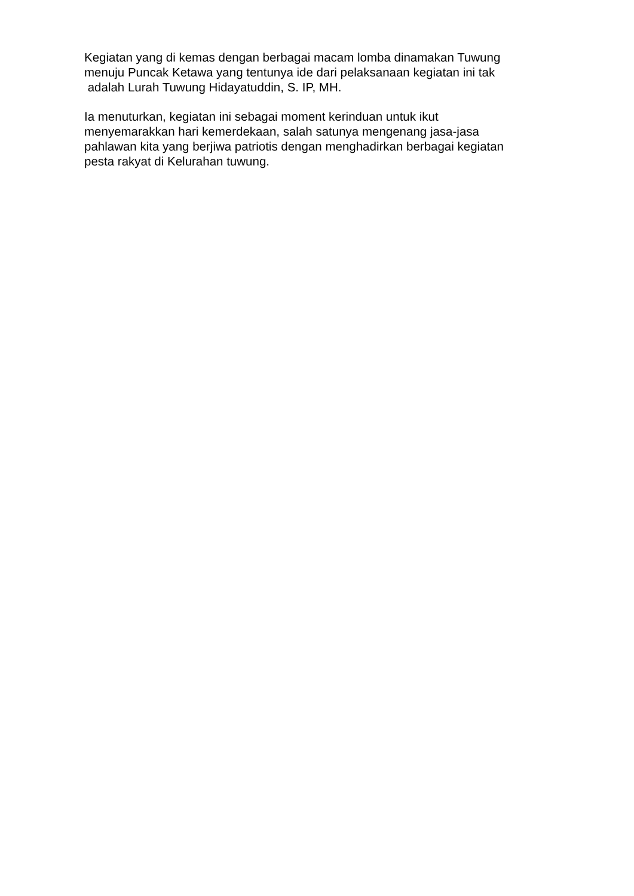Kegiatan yang di kemas dengan berbagai macam lomba dinamakan Tuwung menuju Puncak Ketawa yang tentunya ide dari pelaksanaan kegiatan ini tak adalah Lurah Tuwung Hidayatuddin, S. IP, MH.
Ia menuturkan, kegiatan ini sebagai moment kerinduan untuk ikut menyemarakkan hari kemerdekaan, salah satunya mengenang jasa-jasa pahlawan kita yang berjiwa patriotis dengan menghadirkan berbagai kegiatan pesta rakyat di Kelurahan tuwung.